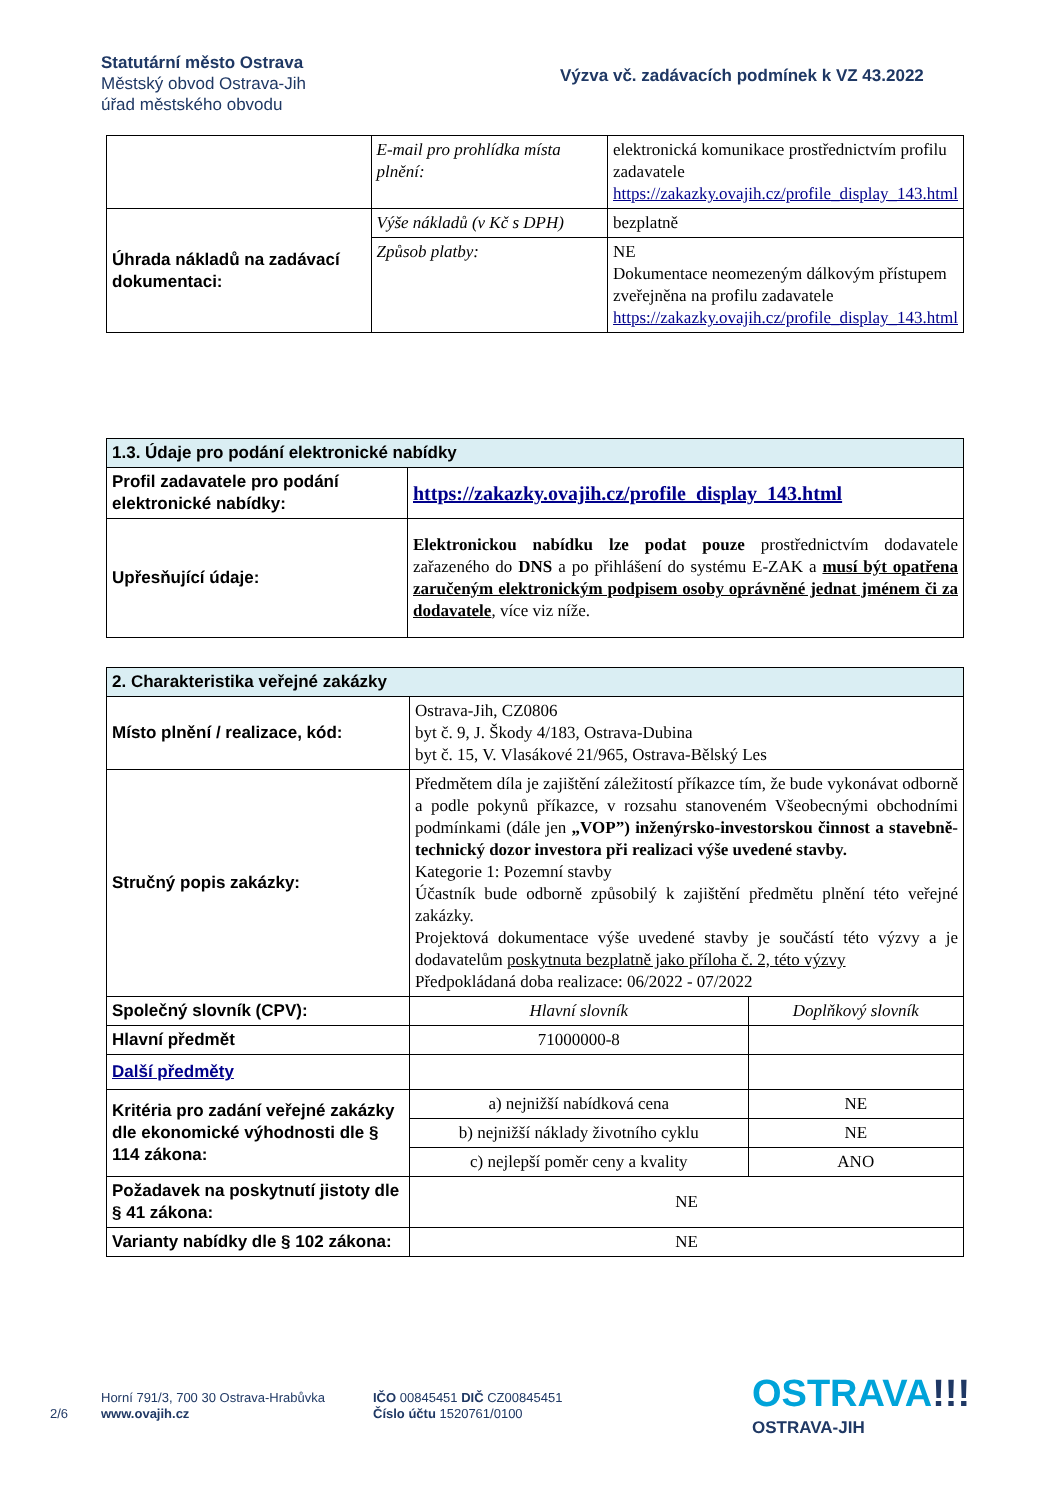Statutární město Ostrava
Městský obvod Ostrava-Jih
úřad městského obvodu
Výzva vč. zadávacích podmínek k VZ 43.2022
| | E-mail pro prohlídka místa plnění: | elektronická komunikace prostřednictvím profilu zadavatele https://zakazky.ovajih.cz/profile_display_143.html |
| Úhrada nákladů na zadávací dokumentaci: | Výše nákladů (v Kč s DPH) | bezplatně |
| | Způsob platby: | NE Dokumentace neomezeným dálkovým přístupem zveřejněna na profilu zadavatele https://zakazky.ovajih.cz/profile_display_143.html |
| 1.3. Údaje pro podání elektronické nabídky | |
| --- | --- |
| Profil zadavatele pro podání elektronické nabídky: | https://zakazky.ovajih.cz/profile_display_143.html |
| Upřesňující údaje: | Elektronickou nabídku lze podat pouze prostřednictvím dodavatele zařazeného do DNS a po přihlášení do systému E-ZAK a musí být opatřena zaručeným elektronickým podpisem osoby oprávněné jednat jménem či za dodavatele , více viz níže. |
| 2. Charakteristika veřejné zakázky | | |
| --- | --- | --- |
| Místo plnění / realizace, kód: | Ostrava-Jih, CZ0806 byt č. 9, J. Škody 4/183, Ostrava-Dubina byt č. 15, V. Vlasákové 21/965, Ostrava-Bělský Les | |
| Stručný popis zakázky: | Předmětem díla je zajištění záležitostí příkazce tím, že bude vykonávat odborně a podle pokynů příkazce, v rozsahu stanoveném Všeobecnými obchodními podmínkami (dále jen „VOP”) inženýrsko-investorskou činnost a stavebně-technický dozor investora při realizaci výše uvedené stavby. Kategorie 1: Pozemní stavby Účastník bude odborně způsobilý k zajištění předmětu plnění této veřejné zakázky. Projektová dokumentace výše uvedené stavby je součástí této výzvy a je dodavatelům poskytnuta bezplatně jako příloha č. 2, této výzvy Předpokládaná doba realizace: 06/2022 - 07/2022 | |
| Společný slovník (CPV): | Hlavní slovník | Doplňkový slovník |
| Hlavní předmět | 71000000-8 | |
| Další předměty | | |
| Kritéria pro zadání veřejné zakázky dle ekonomické výhodnosti dle § 114 zákona: | a) nejnižší nabídková cena | NE |
| | b) nejnižší náklady životního cyklu | NE |
| | c) nejlepší poměr ceny a kvality | ANO |
| Požadavek na poskytnutí jistoty dle § 41 zákona: | NE | |
| Varianty nabídky dle § 102 zákona: | NE | |
2/6
Horní 791/3, 700 30 Ostrava-Hrabůvka
www.ovajih.cz
IČO 00845451 DIČ CZ00845451
Číslo účtu 1520761/0100
OSTRAVA!!!
OSTRAVA-JIH